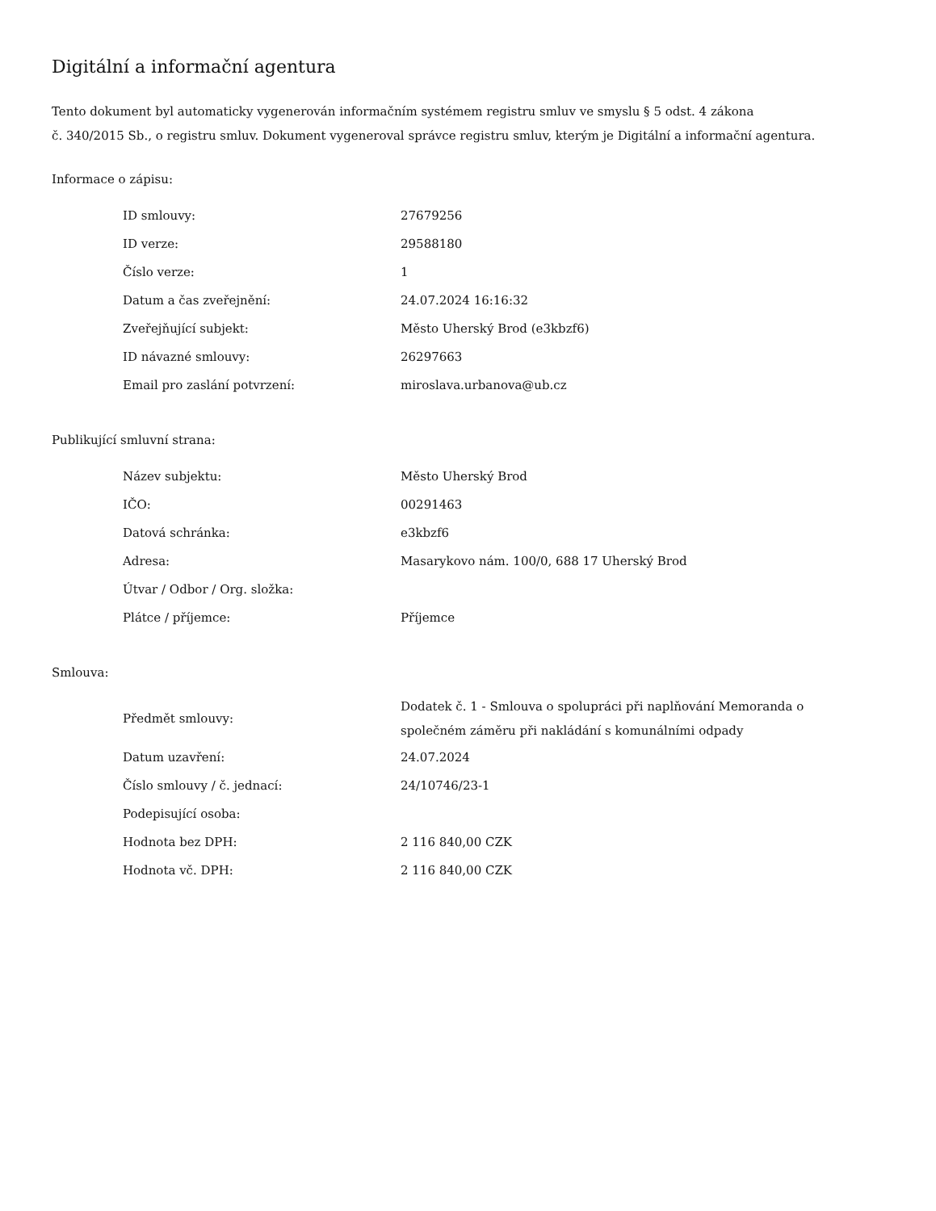Digitální a informační agentura
Tento dokument byl automaticky vygenerován informačním systémem registru smluv ve smyslu § 5 odst. 4 zákona
č. 340/2015 Sb., o registru smluv. Dokument vygeneroval správce registru smluv, kterým je Digitální a informační agentura.
Informace o zápisu:
| ID smlouvy: | 27679256 |
| ID verze: | 29588180 |
| Číslo verze: | 1 |
| Datum a čas zveřejnění: | 24.07.2024 16:16:32 |
| Zveřejňující subjekt: | Město Uherský Brod (e3kbzf6) |
| ID návazné smlouvy: | 26297663 |
| Email pro zaslání potvrzení: | miroslava.urbanova@ub.cz |
Publikující smluvní strana:
| Název subjektu: | Město Uherský Brod |
| IČO: | 00291463 |
| Datová schránka: | e3kbzf6 |
| Adresa: | Masarykovo nám. 100/0, 688 17 Uherský Brod |
| Útvar / Odbor / Org. složka: | |
| Plátce / příjemce: | Příjemce |
Smlouva:
| Předmět smlouvy: | Dodatek č. 1 - Smlouva o spolupráci při naplňování Memoranda o společném záměru při nakládání s komunálními odpady |
| Datum uzavření: | 24.07.2024 |
| Číslo smlouvy / č. jednací: | 24/10746/23-1 |
| Podepisující osoba: | |
| Hodnota bez DPH: | 2 116 840,00 CZK |
| Hodnota vč. DPH: | 2 116 840,00 CZK |